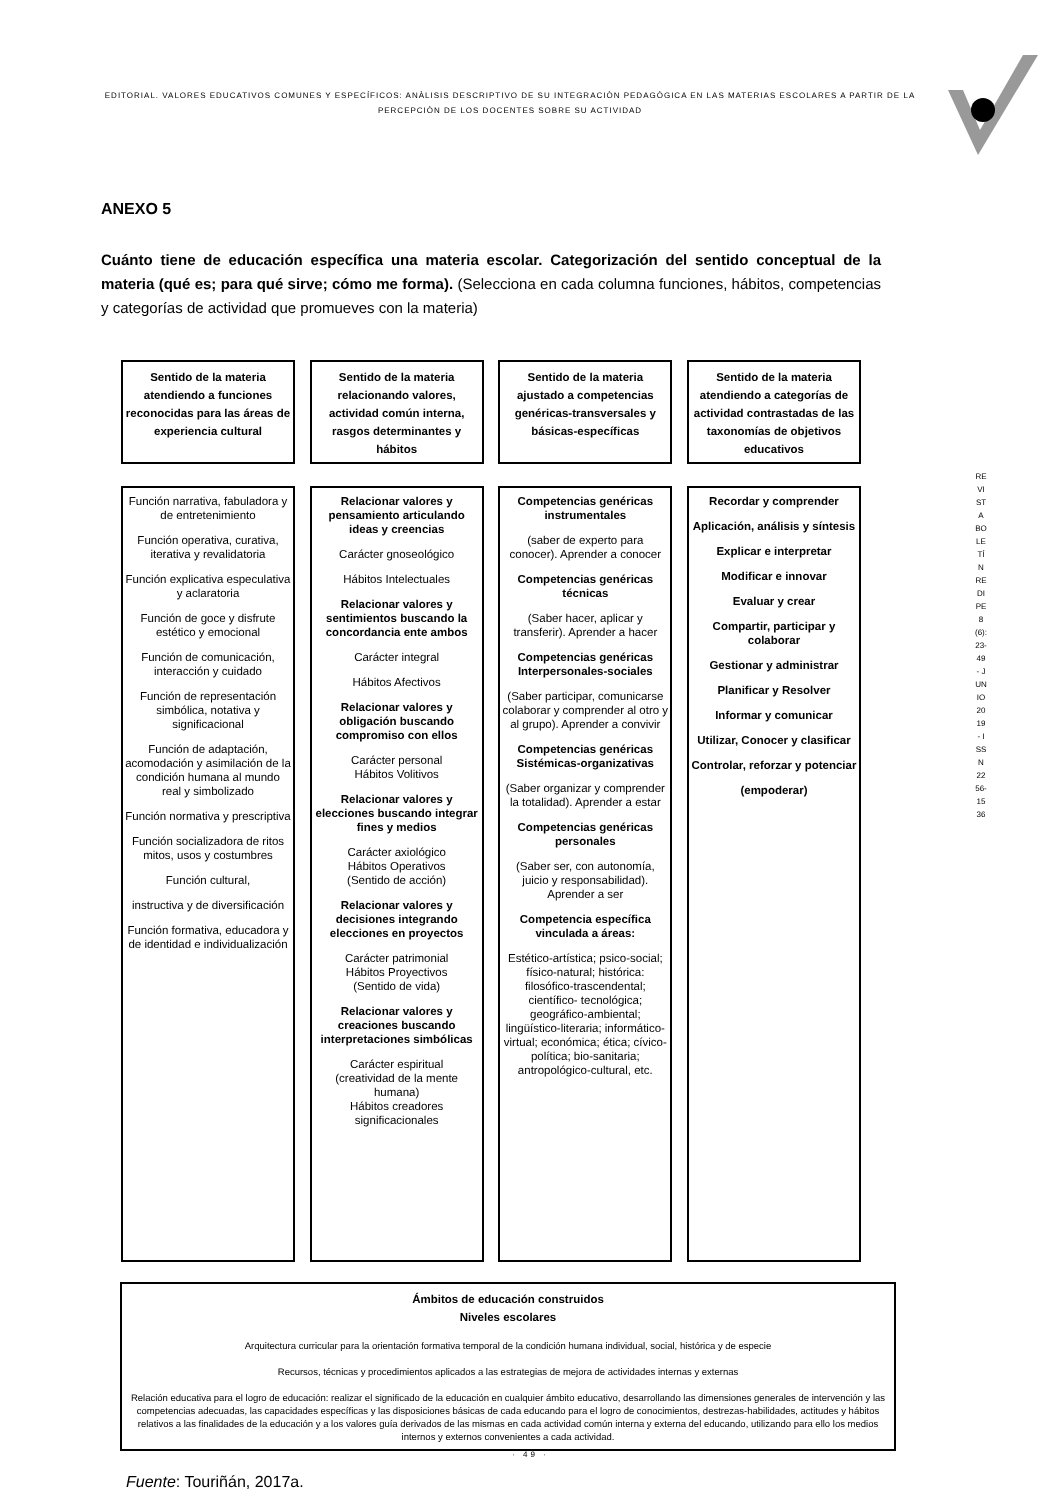EDITORIAL. VALORES EDUCATIVOS COMUNES Y ESPECÍFICOS: ANÀLISIS DESCRIPTIVO DE SU INTEGRACIÒN PEDAGÒGICA EN LAS MATERIAS ESCOLARES A PARTIR DE LA PERCEPCIÒN DE LOS DOCENTES SOBRE SU ACTIVIDAD
REVISTA BOLETÍN REDIPE 8 (6): 23-49 - JUNIO 2019 - ISSN 2256-1536
ANEXO 5
Cuánto tiene de educación específica una materia escolar. Categorización del sentido conceptual de la materia (qué es; para qué sirve; cómo me forma). (Selecciona en cada columna funciones, hábitos, competencias y categorías de actividad que promueves con la materia)
Sentido de la materia atendiendo a funciones reconocidas para las áreas de experiencia cultural
Función narrativa, fabuladora y de entretenimiento
Función operativa, curativa, iterativa y revalidatoria
Función explicativa especulativa y aclaratoria
Función de goce y disfrute estético y emocional
Función de comunicación, interacción y cuidado
Función de representación simbólica, notativa y significacional
Función de adaptación, acomodación y asimilación de la condición humana al mundo real y simbolizado
Función normativa y prescriptiva
Función socializadora de ritos mitos, usos y costumbres
Función cultural,
instructiva y de diversificación
Función formativa, educadora y de identidad e individualización
Sentido de la materia relacionando valores, actividad común interna, rasgos determinantes y hábitos
Relacionar valores y pensamiento articulando ideas y creencias
Carácter gnoseológico
Hábitos Intelectuales
Relacionar valores y sentimientos buscando la concordancia ente ambos
Carácter integral
Hábitos Afectivos
Relacionar valores y obligación buscando compromiso con ellos
Carácter personal
Hábitos Volitivos
Relacionar valores y elecciones buscando integrar fines y medios
Carácter axiológico
Hábitos Operativos
(Sentido de acción)
Relacionar valores y decisiones integrando elecciones en proyectos
Carácter patrimonial
Hábitos Proyectivos
(Sentido de vida)
Relacionar valores y creaciones buscando interpretaciones simbólicas
Carácter espiritual
(creatividad de la mente humana)
Hábitos creadores significacionales
Sentido de la materia ajustado a competencias genéricas-transversales y básicas-específicas
Competencias genéricas instrumentales
(saber de experto para conocer). Aprender a conocer
Competencias genéricas técnicas
(Saber hacer, aplicar y transferir). Aprender a hacer
Competencias genéricas Interpersonales-sociales
(Saber participar, comunicarse colaborar y comprender al otro y al grupo). Aprender a convivir
Competencias genéricas Sistémicas-organizativas
(Saber organizar y comprender la totalidad). Aprender a estar
Competencias genéricas personales
(Saber ser, con autonomía, juicio y responsabilidad). Aprender a ser
Competencia específica vinculada a áreas:
Estético-artística; psico-social; físico-natural; histórica: filosófico-trascendental; científico- tecnológica; geográfico-ambiental; lingüístico-literaria; informático-virtual; económica; ética; cívico-política; bio-sanitaria; antropológico-cultural, etc.
Sentido de la materia atendiendo a categorías de actividad contrastadas de las taxonomías de objetivos educativos
Recordar y comprender
Aplicación, análisis y síntesis
Explicar e interpretar
Modificar e innovar
Evaluar y crear
Compartir, participar y colaborar
Gestionar y administrar
Planificar y Resolver
Informar y comunicar
Utilizar, Conocer y clasificar
Controlar, reforzar y potenciar
(empoderar)
Ámbitos de educación construidos
Niveles escolares
Arquitectura curricular para la orientación formativa temporal de la condición humana individual, social, histórica y de especie
Recursos, técnicas y procedimientos aplicados a las estrategias de mejora de actividades internas y externas
Relación educativa para el logro de educación: realizar el significado de la educación en cualquier ámbito educativo, desarrollando las dimensiones generales de intervención y las competencias adecuadas, las capacidades específicas y las disposiciones básicas de cada educando para el logro de conocimientos, destrezas-habilidades, actitudes y hábitos relativos a las finalidades de la educación y a los valores guía derivados de las mismas en cada actividad común interna y externa del educando, utilizando para ello los medios internos y externos convenientes a cada actividad.
Fuente: Touriñán, 2017a.
· 49 ·